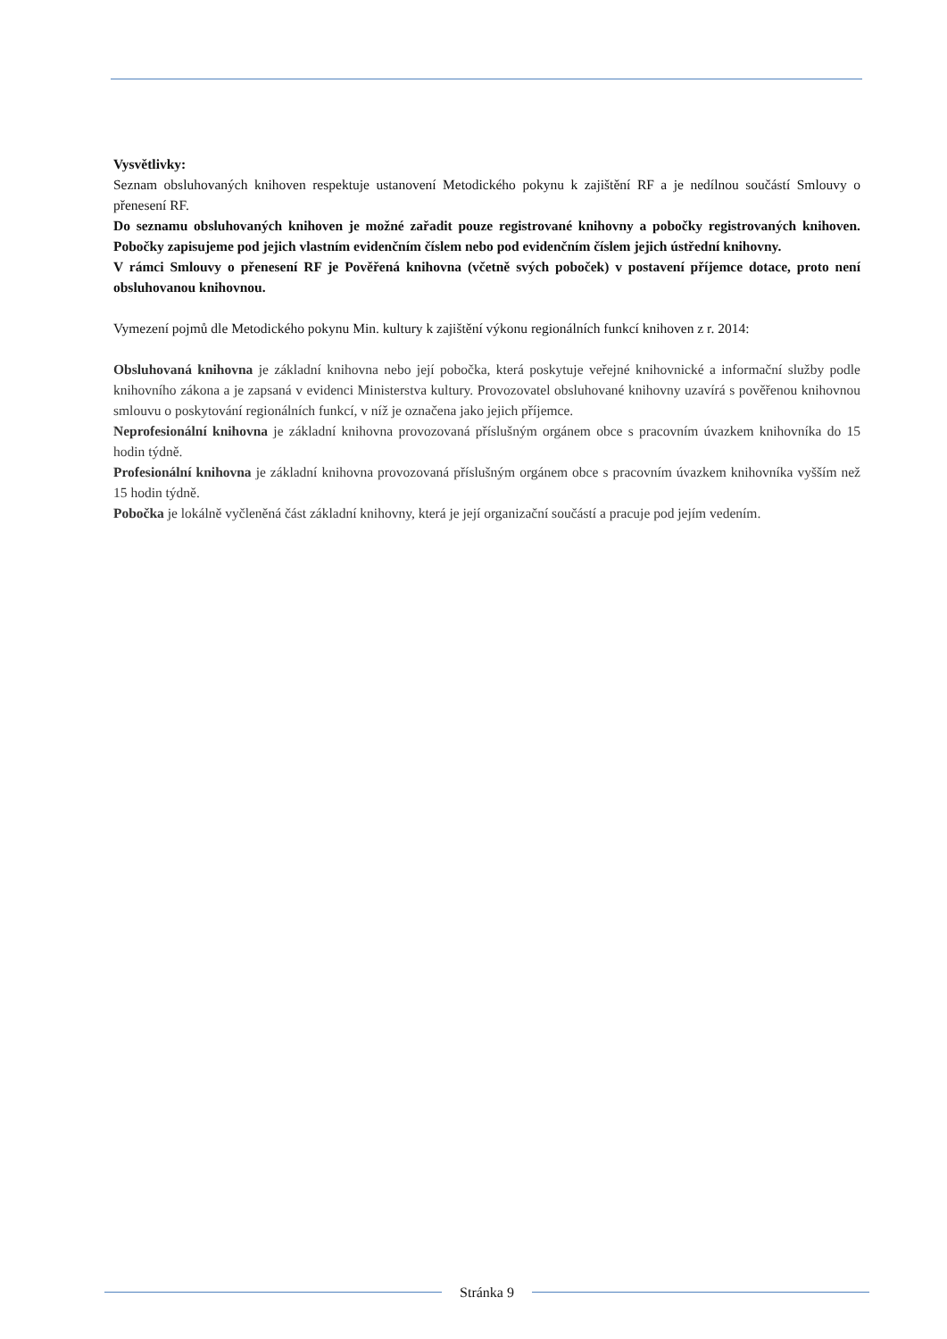Vysvětlivky:
Seznam obsluhovaných knihoven respektuje ustanovení Metodického pokynu k zajištění RF a je nedílnou součástí Smlouvy o přenesení RF.
Do seznamu obsluhovaných knihoven je možné zařadit pouze registrované knihovny a pobočky registrovaných knihoven. Pobočky zapisujeme pod jejich vlastním evidenčním číslem nebo pod evidenčním číslem jejich ústřední knihovny.
V rámci Smlouvy o přenesení RF je Pověřená knihovna (včetně svých poboček) v postavení příjemce dotace, proto není obsluhovanou knihovnou.
Vymezení pojmů dle Metodického pokynu Min. kultury k zajištění výkonu regionálních funkcí knihoven z r. 2014:
Obsluhovaná knihovna je základní knihovna nebo její pobočka, která poskytuje veřejné knihovnické a informační služby podle knihovního zákona a je zapsaná v evidenci Ministerstva kultury. Provozovatel obsluhované knihovny uzavírá s pověřenou knihovnou smlouvu o poskytování regionálních funkcí, v níž je označena jako jejich příjemce.
Neprofesionální knihovna je základní knihovna provozovaná příslušným orgánem obce s pracovním úvazkem knihovníka do 15 hodin týdně.
Profesionální knihovna je základní knihovna provozovaná příslušným orgánem obce s pracovním úvazkem knihovníka vyšším než 15 hodin týdně.
Pobočka je lokálně vyčleněná část základní knihovny, která je její organizační součástí a pracuje pod jejím vedením.
Stránka 9